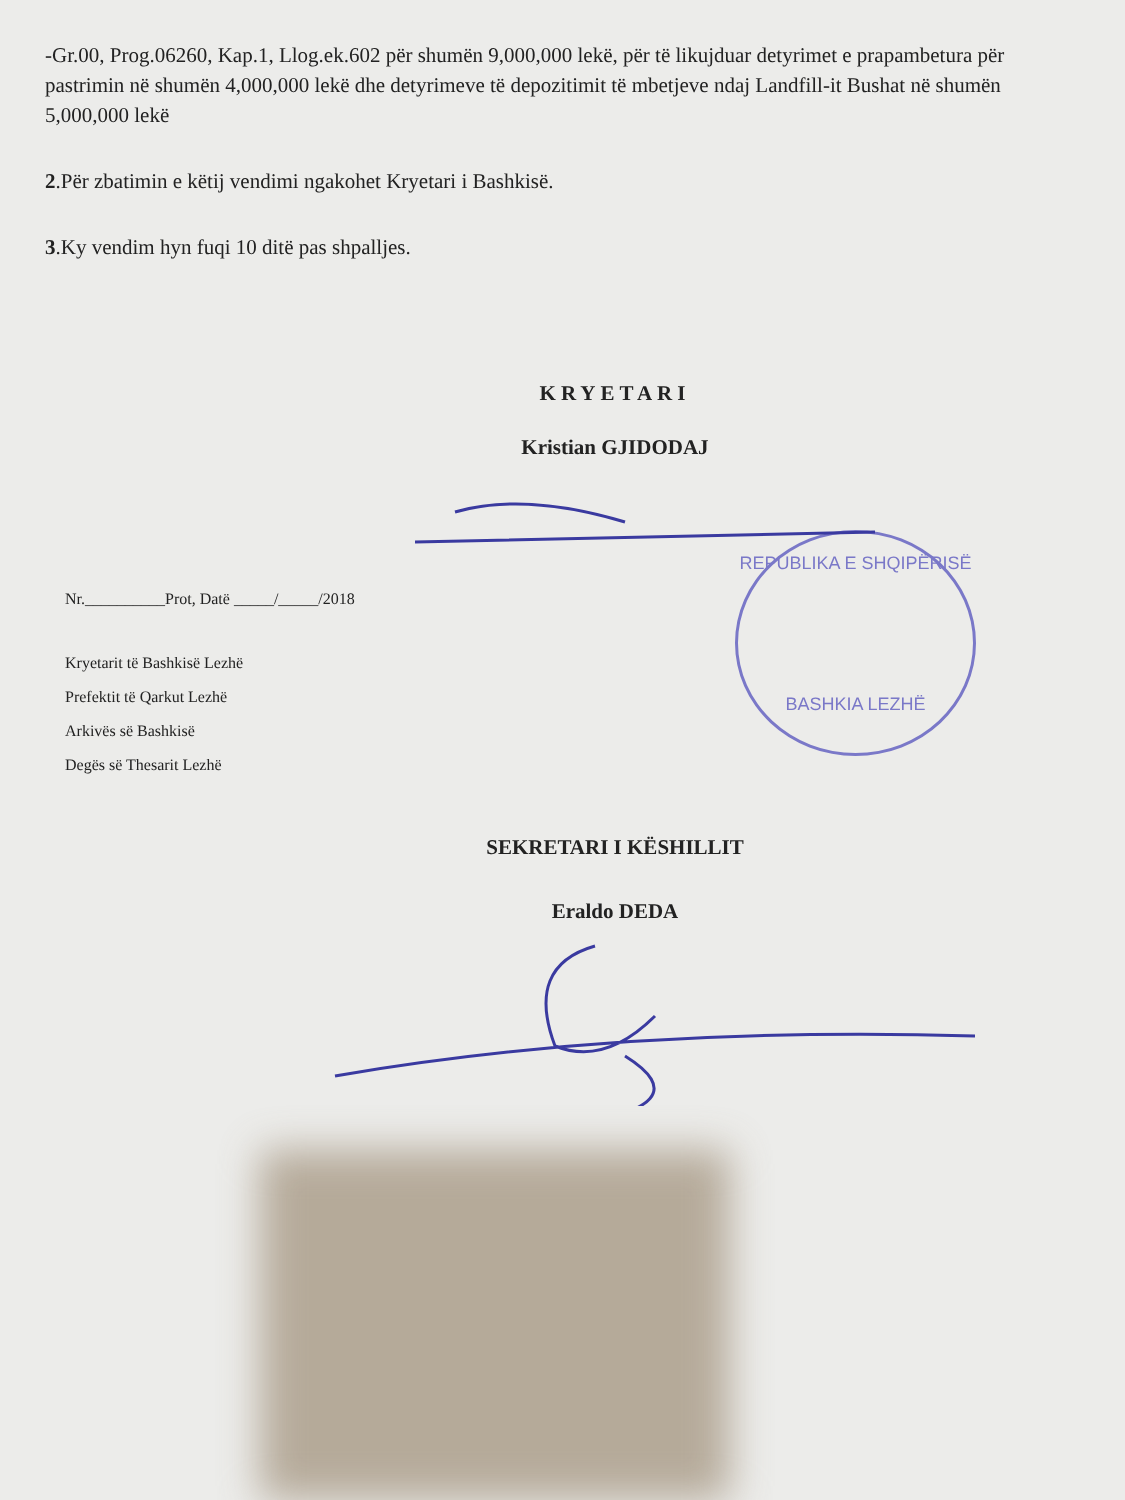REPUBLIKA E SHQIPËRISË
BASHKIA LEZHË
-Gr.00, Prog.06260, Kap.1, Llog.ek.602 për shumën 9,000,000 lekë, për të likujduar detyrimet e prapambetura për pastrimin në shumën 4,000,000 lekë dhe detyrimeve të depozitimit të mbetjeve ndaj Landfill-it Bushat në shumën 5,000,000 lekë
2.Për zbatimin e këtij vendimi ngakohet Kryetari i Bashkisë.
3.Ky vendim hyn fuqi 10 ditë pas shpalljes.
KRYETARI
Kristian GJIDODAJ
Nr.__________Prot, Datë _____/_____/2018
Kryetarit të Bashkisë Lezhë
Prefektit të Qarkut Lezhë
Arkivës së Bashkisë
Degës së Thesarit Lezhë
SEKRETARI I KËSHILLIT
Eraldo DEDA